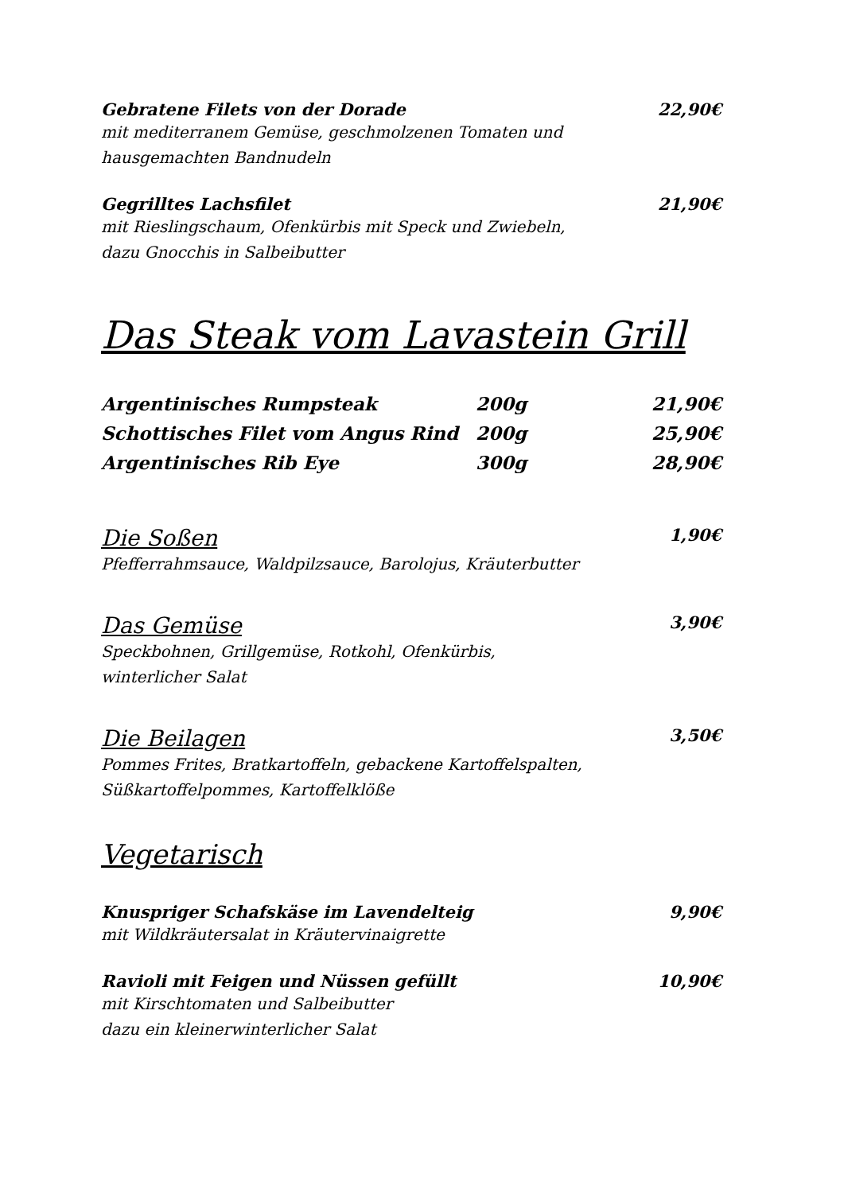Gebratene Filets von der Dorade 22,90€
mit mediterranem Gemüse, geschmolzenen Tomaten und
hausgemachten Bandnudeln
Gegrilltes Lachsfilet 21,90€
mit Rieslingschaum, Ofenkürbis mit Speck und Zwiebeln,
dazu Gnocchis in Salbeibutter
Das Steak vom Lavastein Grill
Argentinisches Rumpsteak 200g 21,90€
Schottisches Filet vom Angus Rind 200g 25,90€
Argentinisches Rib Eye 300g 28,90€
Die Soßen
1,90€
Pfefferrahmsauce, Waldpilzsauce, Barolojus, Kräuterbutter
Das Gemüse
3,90€
Speckbohnen, Grillgemüse, Rotkohl, Ofenkürbis,
winterlicher Salat
Die Beilagen
3,50€
Pommes Frites, Bratkartoffeln, gebackene Kartoffelspalten,
Süßkartoffelpommes, Kartoffelklöße
Vegetarisch
Knuspriger Schafskäse im Lavendelteig 9,90€
mit Wildkräutersalat in Kräutervinaigrette
Ravioli mit Feigen und Nüssen gefüllt 10,90€
mit Kirschtomaten und Salbeibutter
dazu ein kleinerwinterlicher Salat